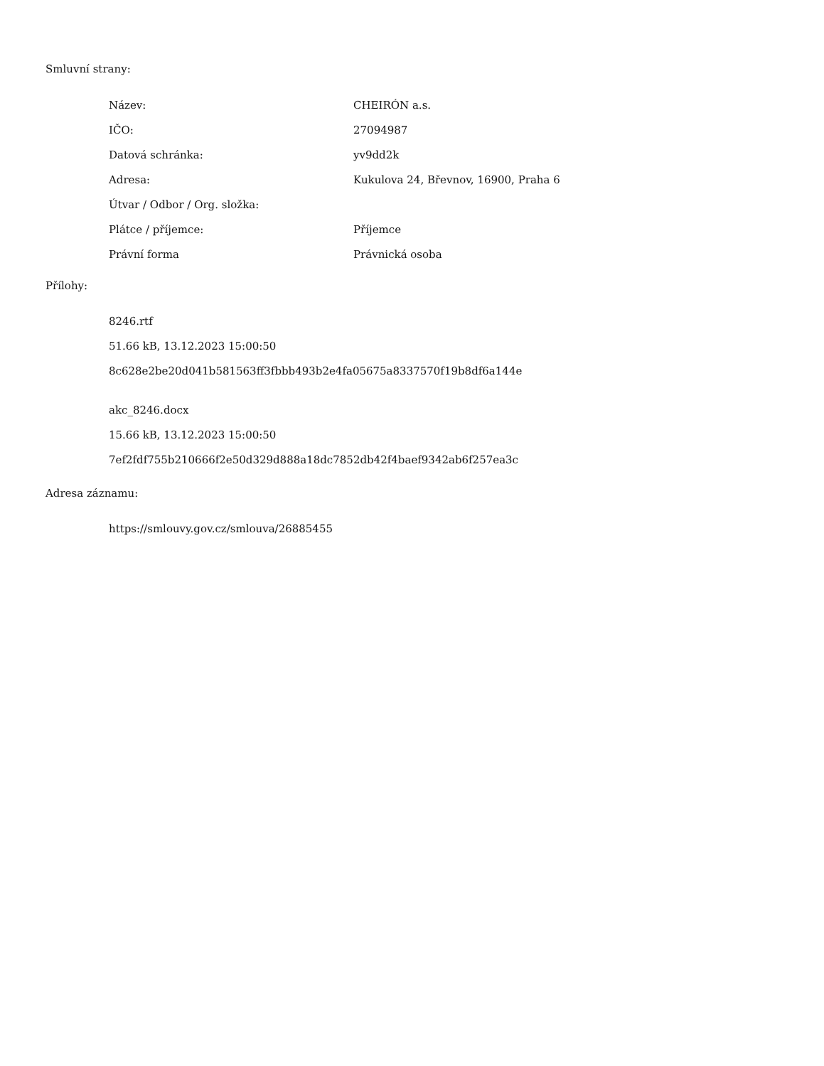Smluvní strany:
| Název: | CHEIRÓN a.s. |
| IČO: | 27094987 |
| Datová schránka: | yv9dd2k |
| Adresa: | Kukulova 24, Břevnov, 16900, Praha 6 |
| Útvar / Odbor / Org. složka: | |
| Plátce / příjemce: | Příjemce |
| Právní forma | Právnická osoba |
Přílohy:
8246.rtf
51.66 kB, 13.12.2023 15:00:50
8c628e2be20d041b581563ff3fbbb493b2e4fa05675a8337570f19b8df6a144e
akc_8246.docx
15.66 kB, 13.12.2023 15:00:50
7ef2fdf755b210666f2e50d329d888a18dc7852db42f4baef9342ab6f257ea3c
Adresa záznamu:
https://smlouvy.gov.cz/smlouva/26885455